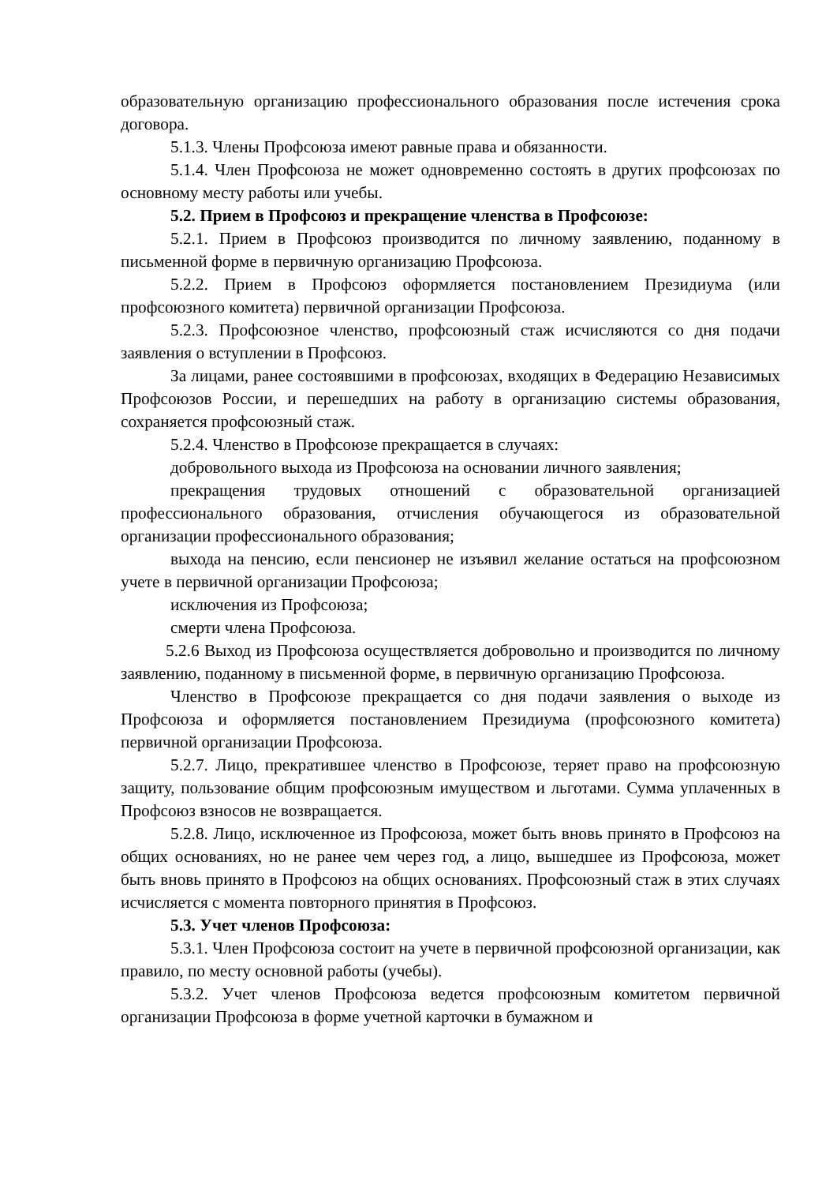образовательную организацию профессионального образования после истечения срока договора.
5.1.3. Члены Профсоюза имеют равные права и обязанности.
5.1.4. Член Профсоюза не может одновременно состоять в других профсоюзах по основному месту работы или учебы.
5.2. Прием в Профсоюз и прекращение членства в Профсоюзе:
5.2.1. Прием в Профсоюз производится по личному заявлению, поданному в письменной форме в первичную организацию Профсоюза.
5.2.2. Прием в Профсоюз оформляется постановлением Президиума (или профсоюзного комитета) первичной организации Профсоюза.
5.2.3. Профсоюзное членство, профсоюзный стаж исчисляются со дня подачи заявления о вступлении в Профсоюз.
За лицами, ранее состоявшими в профсоюзах, входящих в Федерацию Независимых Профсоюзов России, и перешедших на работу в организацию системы образования, сохраняется профсоюзный стаж.
5.2.4. Членство в Профсоюзе прекращается в случаях:
добровольного выхода из Профсоюза на основании личного заявления;
прекращения трудовых отношений с образовательной организацией профессионального образования, отчисления обучающегося из образовательной организации профессионального образования;
выхода на пенсию, если пенсионер не изъявил желание остаться на профсоюзном учете в первичной организации Профсоюза;
исключения из Профсоюза;
смерти члена Профсоюза.
5.2.6 Выход из Профсоюза осуществляется добровольно и производится по личному заявлению, поданному в письменной форме, в первичную организацию Профсоюза.
Членство в Профсоюзе прекращается со дня подачи заявления о выходе из Профсоюза и оформляется постановлением Президиума (профсоюзного комитета) первичной организации Профсоюза.
5.2.7. Лицо, прекратившее членство в Профсоюзе, теряет право на профсоюзную защиту, пользование общим профсоюзным имуществом и льготами. Сумма уплаченных в Профсоюз взносов не возвращается.
5.2.8. Лицо, исключенное из Профсоюза, может быть вновь принято в Профсоюз на общих основаниях, но не ранее чем через год, а лицо, вышедшее из Профсоюза, может быть вновь принято в Профсоюз на общих основаниях. Профсоюзный стаж в этих случаях исчисляется с момента повторного принятия в Профсоюз.
5.3. Учет членов Профсоюза:
5.3.1. Член Профсоюза состоит на учете в первичной профсоюзной организации, как правило, по месту основной работы (учебы).
5.3.2. Учет членов Профсоюза ведется профсоюзным комитетом первичной организации Профсоюза в форме учетной карточки в бумажном и